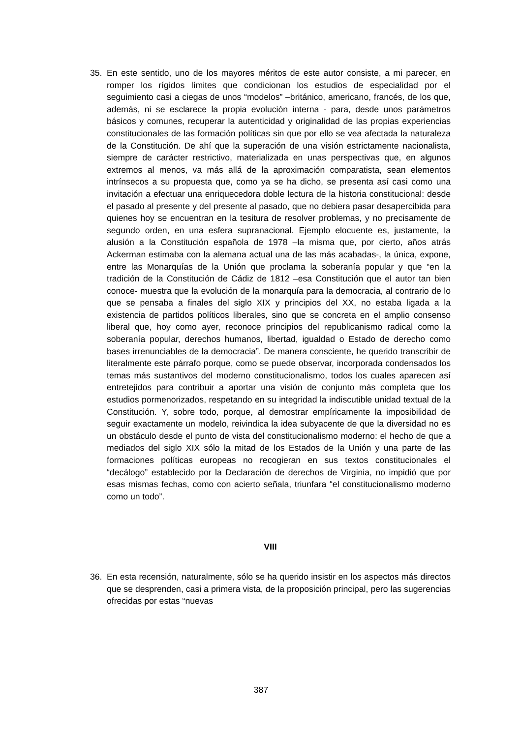35. En este sentido, uno de los mayores méritos de este autor consiste, a mi parecer, en romper los rígidos límites que condicionan los estudios de especialidad por el seguimiento casi a ciegas de unos “modelos” –británico, americano, francés, de los que, además, ni se esclarece la propia evolución interna - para, desde unos parámetros básicos y comunes, recuperar la autenticidad y originalidad de las propias experiencias constitucionales de las formación políticas sin que por ello se vea afectada la naturaleza de la Constitución. De ahí que la superación de una visión estrictamente nacionalista, siempre de carácter restrictivo, materializada en unas perspectivas que, en algunos extremos al menos, va más allá de la aproximación comparatista, sean elementos intrínsecos a su propuesta que, como ya se ha dicho, se presenta así casi como una invitación a efectuar una enriquecedora doble lectura de la historia constitucional: desde el pasado al presente y del presente al pasado, que no debiera pasar desapercibida para quienes hoy se encuentran en la tesitura de resolver problemas, y no precisamente de segundo orden, en una esfera supranacional. Ejemplo elocuente es, justamente, la alusión a la Constitución española de 1978 –la misma que, por cierto, años atrás Ackerman estimaba con la alemana actual una de las más acabadas-, la única, expone, entre las Monarquías de la Unión que proclama la soberanía popular y que “en la tradición de la Constitución de Cádiz de 1812 –esa Constitución que el autor tan bien conoce- muestra que la evolución de la monarquía para la democracia, al contrario de lo que se pensaba a finales del siglo XIX y principios del XX, no estaba ligada a la existencia de partidos políticos liberales, sino que se concreta en el amplio consenso liberal que, hoy como ayer, reconoce principios del republicanismo radical como la soberanía popular, derechos humanos, libertad, igualdad o Estado de derecho como bases irrenunciables de la democracia”. De manera consciente, he querido transcribir de literalmente este párrafo porque, como se puede observar, incorporada condensados los temas más sustantivos del moderno constitucionalismo, todos los cuales aparecen así entretejidos para contribuir a aportar una visión de conjunto más completa que los estudios pormenorizados, respetando en su integridad la indiscutible unidad textual de la Constitución. Y, sobre todo, porque, al demostrar empíricamente la imposibilidad de seguir exactamente un modelo, reivindica la idea subyacente de que la diversidad no es un obstáculo desde el punto de vista del constitucionalismo moderno: el hecho de que a mediados del siglo XIX sólo la mitad de los Estados de la Unión y una parte de las formaciones políticas europeas no recogieran en sus textos constitucionales el “decálogo” establecido por la Declaración de derechos de Virginia, no impidió que por esas mismas fechas, como con acierto señala, triunfara “el constitucionalismo moderno como un todo”.
VIII
36. En esta recensión, naturalmente, sólo se ha querido insistir en los aspectos más directos que se desprenden, casi a primera vista, de la proposición principal, pero las sugerencias ofrecidas por estas “nuevas
387